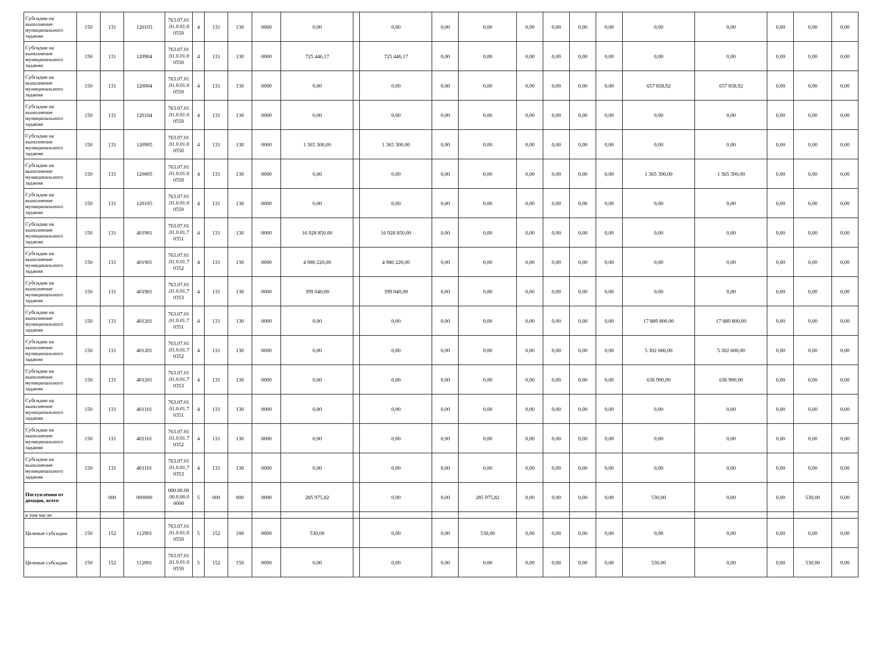| Субсидии на выполнение муниципального задания | 150 | 131 | 120103 | 763.07.01 .01.0.01.0 0550 | 4 | 131 | 130 | 0000 | 0,00 | | 0,00 | 0,00 | 0,00 | 0,00 | 0,00 | 0,00 | 0,00 | 0,00 | 0,00 | 0,00 | 0,00 | 0,00 |
| Субсидии на выполнение муниципального задания | 150 | 131 | 120904 | 763.07.01 .01.0.01.0 0550 | 4 | 131 | 130 | 0000 | 725 446,17 | | 725 446,17 | 0,00 | 0,00 | 0,00 | 0,00 | 0,00 | 0,00 | 0,00 | 0,00 | 0,00 | 0,00 | 0,00 |
| Субсидии на выполнение муниципального задания | 150 | 131 | 120004 | 763.07.01 .01.0.01.0 0550 | 4 | 131 | 130 | 0000 | 0,00 | | 0,00 | 0,00 | 0,00 | 0,00 | 0,00 | 0,00 | 0,00 | 657 858,92 | 657 858,92 | 0,00 | 0,00 | 0,00 |
| Субсидии на выполнение муниципального задания | 150 | 131 | 120104 | 763.07.01 .01.0.01.0 0550 | 4 | 131 | 130 | 0000 | 0,00 | | 0,00 | 0,00 | 0,00 | 0,00 | 0,00 | 0,00 | 0,00 | 0,00 | 0,00 | 0,00 | 0,00 | 0,00 |
| Субсидии на выполнение муниципального задания | 150 | 131 | 120905 | 763.07.01 .01.0.01.0 0550 | 4 | 131 | 130 | 0000 | 1 365 300,00 | | 1 365 300,00 | 0,00 | 0,00 | 0,00 | 0,00 | 0,00 | 0,00 | 0,00 | 0,00 | 0,00 | 0,00 | 0,00 |
| Субсидии на выполнение муниципального задания | 150 | 131 | 120005 | 763.07.01 .01.0.01.0 0550 | 4 | 131 | 130 | 0000 | 0,00 | | 0,00 | 0,00 | 0,00 | 0,00 | 0,00 | 0,00 | 0,00 | 1 365 300,00 | 1 365 300,00 | 0,00 | 0,00 | 0,00 |
| Субсидии на выполнение муниципального задания | 150 | 131 | 120105 | 763.07.01 .01.0.01.0 0550 | 4 | 131 | 130 | 0000 | 0,00 | | 0,00 | 0,00 | 0,00 | 0,00 | 0,00 | 0,00 | 0,00 | 0,00 | 0,00 | 0,00 | 0,00 | 0,00 |
| Субсидии на выполнение муниципального задания | 150 | 131 | 401901 | 763.07.01 .01.0.01.7 0351 | 4 | 131 | 130 | 0000 | 16 928 850,00 | | 16 928 850,00 | 0,00 | 0,00 | 0,00 | 0,00 | 0,00 | 0,00 | 0,00 | 0,00 | 0,00 | 0,00 | 0,00 |
| Субсидии на выполнение муниципального задания | 150 | 131 | 401901 | 763.07.01 .01.0.01.7 0352 | 4 | 131 | 130 | 0000 | 4 980 220,00 | | 4 980 220,00 | 0,00 | 0,00 | 0,00 | 0,00 | 0,00 | 0,00 | 0,00 | 0,00 | 0,00 | 0,00 | 0,00 |
| Субсидии на выполнение муниципального задания | 150 | 131 | 401901 | 763.07.01 .01.0.01.7 0353 | 4 | 131 | 130 | 0000 | 399 040,00 | | 399 040,00 | 0,00 | 0,00 | 0,00 | 0,00 | 0,00 | 0,00 | 0,00 | 0,00 | 0,00 | 0,00 | 0,00 |
| Субсидии на выполнение муниципального задания | 150 | 131 | 401201 | 763.07.01 .01.0.01.7 0351 | 4 | 131 | 130 | 0000 | 0,00 | | 0,00 | 0,00 | 0,00 | 0,00 | 0,00 | 0,00 | 0,00 | 17 889 800,00 | 17 889 800,00 | 0,00 | 0,00 | 0,00 |
| Субсидии на выполнение муниципального задания | 150 | 131 | 401201 | 763.07.01 .01.0.01.7 0352 | 4 | 131 | 130 | 0000 | 0,00 | | 0,00 | 0,00 | 0,00 | 0,00 | 0,00 | 0,00 | 0,00 | 5 302 600,00 | 5 302 600,00 | 0,00 | 0,00 | 0,00 |
| Субсидии на выполнение муниципального задания | 150 | 131 | 401201 | 763.07.01 .01.0.01.7 0353 | 4 | 131 | 130 | 0000 | 0,00 | | 0,00 | 0,00 | 0,00 | 0,00 | 0,00 | 0,00 | 0,00 | 636 900,00 | 636 900,00 | 0,00 | 0,00 | 0,00 |
| Субсидии на выполнение муниципального задания | 150 | 131 | 401101 | 763.07.01 .01.0.01.7 0351 | 4 | 131 | 130 | 0000 | 0,00 | | 0,00 | 0,00 | 0,00 | 0,00 | 0,00 | 0,00 | 0,00 | 0,00 | 0,00 | 0,00 | 0,00 | 0,00 |
| Субсидии на выполнение муниципального задания | 150 | 131 | 401101 | 763.07.01 .01.0.01.7 0352 | 4 | 131 | 130 | 0000 | 0,00 | | 0,00 | 0,00 | 0,00 | 0,00 | 0,00 | 0,00 | 0,00 | 0,00 | 0,00 | 0,00 | 0,00 | 0,00 |
| Субсидии на выполнение муниципального задания | 150 | 131 | 401101 | 763.07.01 .01.0.01.7 0353 | 4 | 131 | 130 | 0000 | 0,00 | | 0,00 | 0,00 | 0,00 | 0,00 | 0,00 | 0,00 | 0,00 | 0,00 | 0,00 | 0,00 | 0,00 | 0,00 |
| Поступления от доходов, всего | | 000 | 000000 | 000.00.00 .00.0.00.0 0000 | 5 | 000 | 000 | 0000 | 285 975,82 | | 0,00 | 0,00 | 285 975,82 | 0,00 | 0,00 | 0,00 | 0,00 | 530,00 | 0,00 | 0,00 | 530,00 | 0,00 |
| в том числе: | | | | | | | | | | | | | | | | | | | | | | |
| Целевые субсидии | 150 | 152 | 112901 | 763.07.01 .01.0.01.0 0550 | 5 | 152 | 180 | 0000 | 530,00 | | 0,00 | 0,00 | 530,00 | 0,00 | 0,00 | 0,00 | 0,00 | 0,00 | 0,00 | 0,00 | 0,00 | 0,00 |
| Целевые субсидии | 150 | 152 | 112001 | 763.07.01 .01.0.01.0 0550 | 5 | 152 | 150 | 0000 | 0,00 | | 0,00 | 0,00 | 0,00 | 0,00 | 0,00 | 0,00 | 0,00 | 530,00 | 0,00 | 0,00 | 530,00 | 0,00 |